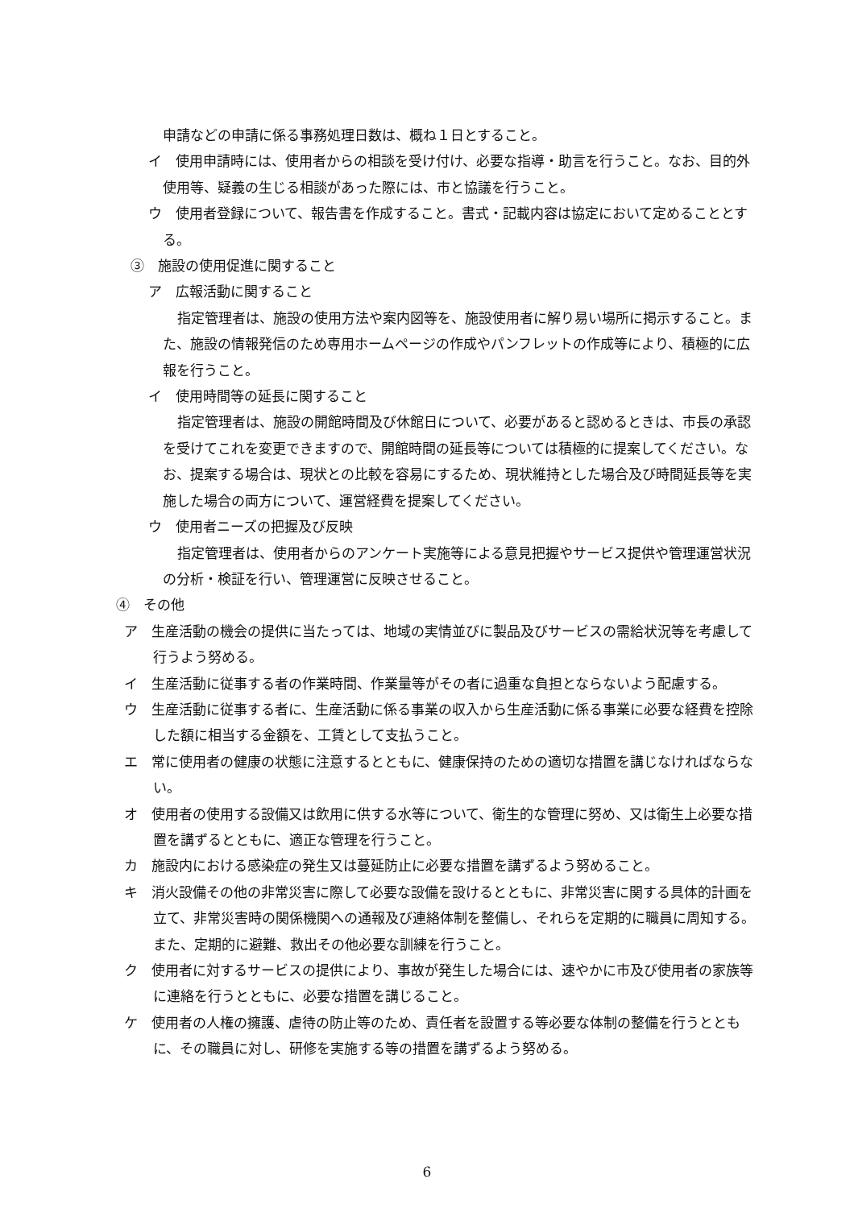申請などの申請に係る事務処理日数は、概ね１日とすること。
イ　使用申請時には、使用者からの相談を受け付け、必要な指導・助言を行うこと。なお、目的外使用等、疑義の生じる相談があった際には、市と協議を行うこと。
ウ　使用者登録について、報告書を作成すること。書式・記載内容は協定において定めることとする。
③　施設の使用促進に関すること
ア　広報活動に関すること
指定管理者は、施設の使用方法や案内図等を、施設使用者に解り易い場所に掲示すること。また、施設の情報発信のため専用ホームページの作成やパンフレットの作成等により、積極的に広報を行うこと。
イ　使用時間等の延長に関すること
指定管理者は、施設の開館時間及び休館日について、必要があると認めるときは、市長の承認を受けてこれを変更できますので、開館時間の延長等については積極的に提案してください。なお、提案する場合は、現状との比較を容易にするため、現状維持とした場合及び時間延長等を実施した場合の両方について、運営経費を提案してください。
ウ　使用者ニーズの把握及び反映
指定管理者は、使用者からのアンケート実施等による意見把握やサービス提供や管理運営状況の分析・検証を行い、管理運営に反映させること。
④　その他
ア　生産活動の機会の提供に当たっては、地域の実情並びに製品及びサービスの需給状況等を考慮して行うよう努める。
イ　生産活動に従事する者の作業時間、作業量等がその者に過重な負担とならないよう配慮する。
ウ　生産活動に従事する者に、生産活動に係る事業の収入から生産活動に係る事業に必要な経費を控除した額に相当する金額を、工賃として支払うこと。
エ　常に使用者の健康の状態に注意するとともに、健康保持のための適切な措置を講じなければならない。
オ　使用者の使用する設備又は飲用に供する水等について、衛生的な管理に努め、又は衛生上必要な措置を講ずるとともに、適正な管理を行うこと。
カ　施設内における感染症の発生又は蔓延防止に必要な措置を講ずるよう努めること。
キ　消火設備その他の非常災害に際して必要な設備を設けるとともに、非常災害に関する具体的計画を立て、非常災害時の関係機関への通報及び連絡体制を整備し、それらを定期的に職員に周知する。また、定期的に避難、救出その他必要な訓練を行うこと。
ク　使用者に対するサービスの提供により、事故が発生した場合には、速やかに市及び使用者の家族等に連絡を行うとともに、必要な措置を講じること。
ケ　使用者の人権の擁護、虐待の防止等のため、責任者を設置する等必要な体制の整備を行うとともに、その職員に対し、研修を実施する等の措置を講ずるよう努める。
6